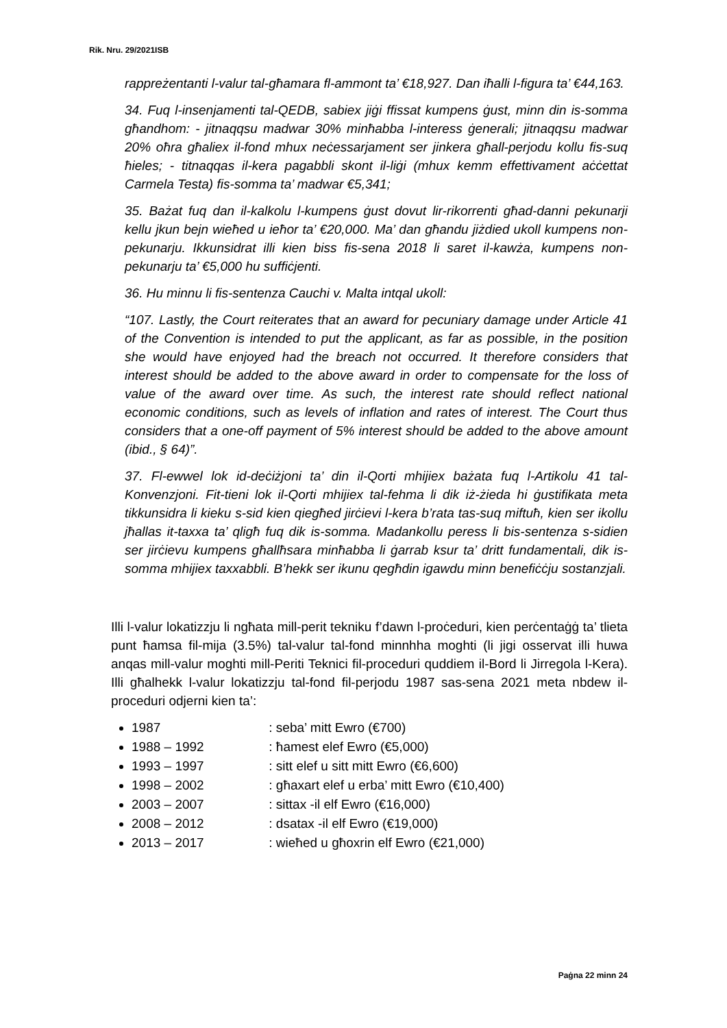Rik. Nru. 29/2021ISB
rappreżentanti l-valur tal-għamara fl-ammont ta’ €18,927. Dan iħalli l-figura ta’ €44,163.
34. Fuq l-insenjamenti tal-QEDB, sabiex jiġi ffissat kumpens ġust, minn din is-somma għandhom: - jitnaqqsu madwar 30% minħabba l-interess ġenerali; jitnaqqsu madwar 20% oħra għaliex il-fond mhux neċessarjament ser jinkera għall-perjodu kollu fis-suq ħieles; - titnaqqas il-kera pagabbli skont il-liġi (mhux kemm effettivament aċċettat Carmela Testa) fis-somma ta’ madwar €5,341;
35. Bażat fuq dan il-kalkolu l-kumpens ġust dovut lir-rikorrenti għad-danni pekunarji kellu jkun bejn wieħed u ieħor ta’ €20,000. Ma’ dan għandu jiżdied ukoll kumpens non-pekunarju. Ikkunsidrat illi kien biss fis-sena 2018 li saret il-kawża, kumpens non-pekunarju ta’ €5,000 hu suffiċjenti.
36. Hu minnu li fis-sentenza Cauchi v. Malta intqal ukoll:
“107. Lastly, the Court reiterates that an award for pecuniary damage under Article 41 of the Convention is intended to put the applicant, as far as possible, in the position she would have enjoyed had the breach not occurred. It therefore considers that interest should be added to the above award in order to compensate for the loss of value of the award over time. As such, the interest rate should reflect national economic conditions, such as levels of inflation and rates of interest. The Court thus considers that a one-off payment of 5% interest should be added to the above amount (ibid., § 64)”.
37. Fl-ewwel lok id-deċiżjoni ta’ din il-Qorti mhijiex bażata fuq l-Artikolu 41 tal-Konvenzjoni. Fit-tieni lok il-Qorti mhijiex tal-fehma li dik iż-żieda hi ġustifikata meta tikkunsidra li kieku s-sid kien qiegħed jirċievi l-kera b’rata tas-suq miftuħ, kien ser ikollu jħallas it-taxxa ta’ qligħ fuq dik is-somma. Madankollu peress li bis-sentenza s-sidien ser jirċievu kumpens għallħsara minħabba li ġarrab ksur ta’ dritt fundamentali, dik is-somma mhijiex taxxabbli. B’hekk ser ikunu qegħdin igawdu minn benefiċċju sostanzjali.
Illi l-valur lokatizzju li ngħata mill-perit tekniku f’dawn l-proċeduri, kien perċentaġġ ta’ tlieta punt ħamsa fil-mija (3.5%) tal-valur tal-fond minnhha moghti (li jigi osservat illi huwa anqas mill-valur moghti mill-Periti Teknici fil-proceduri quddiem il-Bord li Jirregola l-Kera). Illi għalhekk l-valur lokatizzju tal-fond fil-perjodu 1987 sas-sena 2021 meta nbdew il-proceduri odjerni kien ta’:
1987 : seba’ mitt Ewro (€700)
1988 – 1992 : ħamest elef Ewro (€5,000)
1993 – 1997 : sitt elef u sitt mitt Ewro (€6,600)
1998 – 2002 : għaxart elef u erba’ mitt Ewro (€10,400)
2003 – 2007 : sittax -il elf Ewro (€16,000)
2008 – 2012 : dsatax -il elf Ewro (€19,000)
2013 – 2017 : wieħed u għoxrin elf Ewro (€21,000)
Paġna 22 minn 24